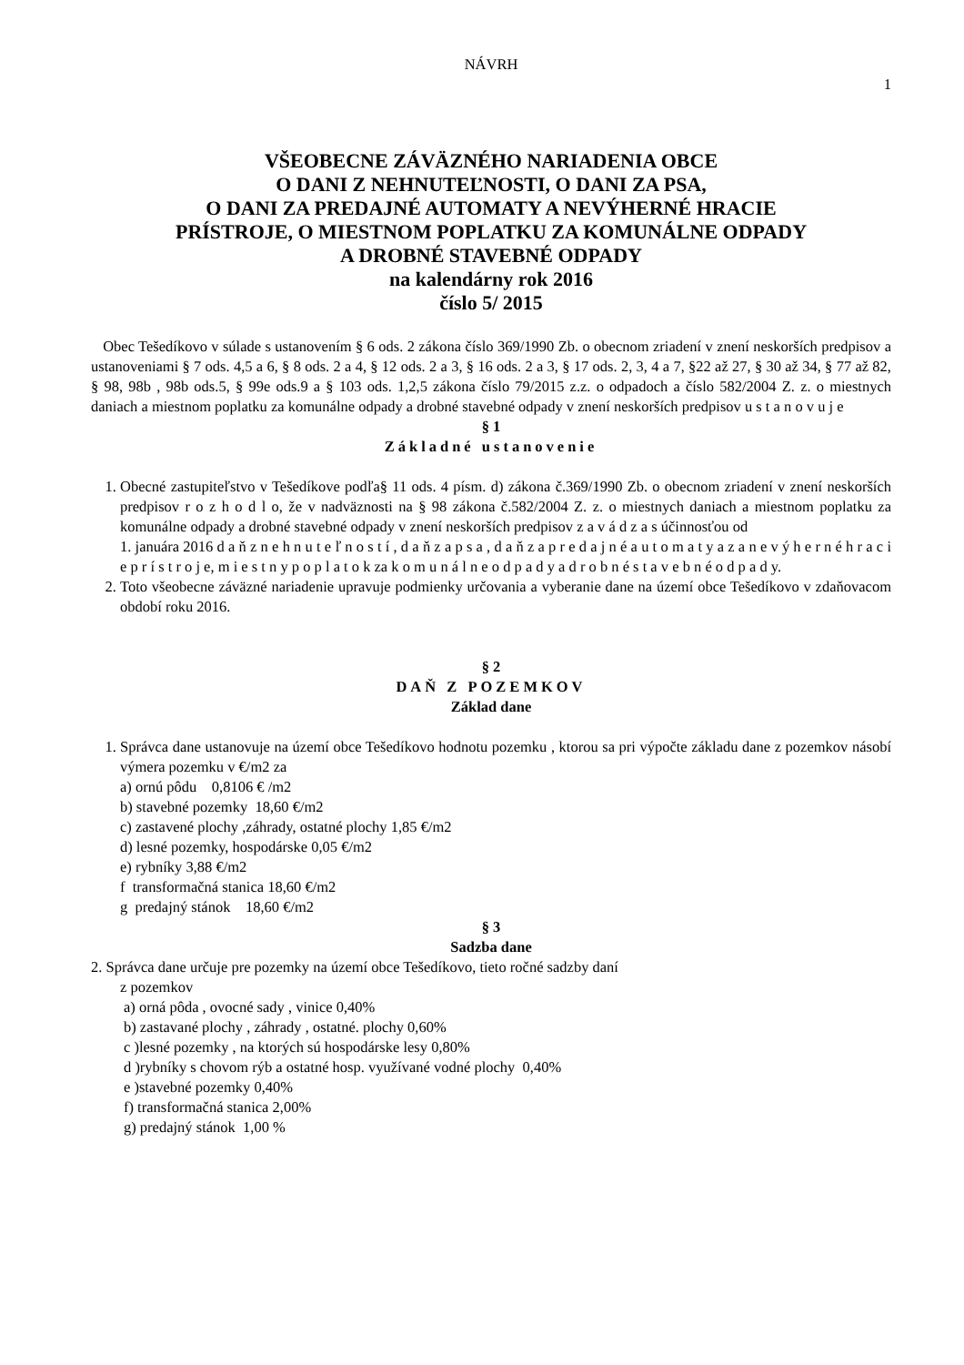NÁVRH
1
VŠEOBECNE ZÁVÄZNÉHO NARIADENIA OBCE
O DANI Z NEHNUTEĽNOSTI, O DANI ZA PSA,
O DANI ZA PREDAJNÉ AUTOMATY A NEVÝHERNÉ HRACIE
PRÍSTROJE, O MIESTNOM POPLATKU ZA KOMUNÁLNE ODPADY
A DROBNÉ STAVEBNÉ ODPADY
na kalendárny rok 2016
číslo 5/ 2015
Obec Tešedíkovo v súlade s ustanovením § 6 ods. 2 zákona číslo 369/1990 Zb. o obecnom zriadení v znení neskorších predpisov a ustanoveniami § 7 ods. 4,5 a 6, § 8 ods. 2 a 4, § 12 ods. 2 a 3, § 16 ods. 2 a 3, § 17 ods. 2, 3, 4 a 7, §22 až 27, § 30 až 34, § 77 až 82, § 98, 98b , 98b ods.5, § 99e ods.9 a § 103 ods. 1,2,5 zákona číslo 79/2015 z.z. o odpadoch a číslo 582/2004 Z. z. o miestnych daniach a miestnom poplatku za komunálne odpady a drobné stavebné odpady v znení neskorších predpisov u s t a n o v u j e
§ 1
Základné ustanovenie
1. Obecné zastupiteľstvo v Tešedíkove podľa§ 11 ods. 4 písm. d) zákona č.369/1990 Zb. o obecnom zriadení v znení neskorších predpisov r o z h o d l o, že v nadväznosti na § 98 zákona č.582/2004 Z. z. o miestnych daniach a miestnom poplatku za komunálne odpady a drobné stavebné odpady v znení neskorších predpisov z a v á d z a s účinnosťou od
1. januára 2016 d a ň z n e h n u t e ľ n o s t í , d a ň z a p s a , d a ň z a p r e d a j n é a u t o m a t y a z a n e v ý h e r n é h r a c i e p r í s t r o j e, m i e s t n y p o p l a t o k za k o m u n á l n e o d p a d y a d r o b n é s t a v e b n é o d p a d y.
2. Toto všeobecne záväzné nariadenie upravuje podmienky určovania a vyberanie dane na území obce Tešedíkovo v zdaňovacom období roku 2016.
§ 2
DAŇ Z POZEMKOV
Základ dane
1. Správca dane ustanovuje na území obce Tešedíkovo hodnotu pozemku , ktorou sa pri výpočte základu dane z pozemkov násobí výmera pozemku v €/m2 za
a) ornú pôdu 0,8106 € /m2
b) stavebné pozemky 18,60 €/m2
c) zastavené plochy ,záhrady, ostatné plochy 1,85 €/m2
d) lesné pozemky, hospodárske 0,05 €/m2
e) rybníky 3,88 €/m2
f transformačná stanica 18,60 €/m2
g predajný stánok 18,60 €/m2
§ 3
Sadzba dane
2. Správca dane určuje pre pozemky na území obce Tešedíkovo, tieto ročné sadzby daní
z pozemkov
a) orná pôda , ovocné sady , vinice 0,40%
b) zastavané plochy , záhrady , ostatné. plochy 0,60%
c )lesné pozemky , na ktorých sú hospodárske lesy 0,80%
d )rybníky s chovom rýb a ostatné hosp. využívané vodné plochy 0,40%
e )stavebné pozemky 0,40%
f) transformačná stanica 2,00%
g) predajný stánok 1,00 %